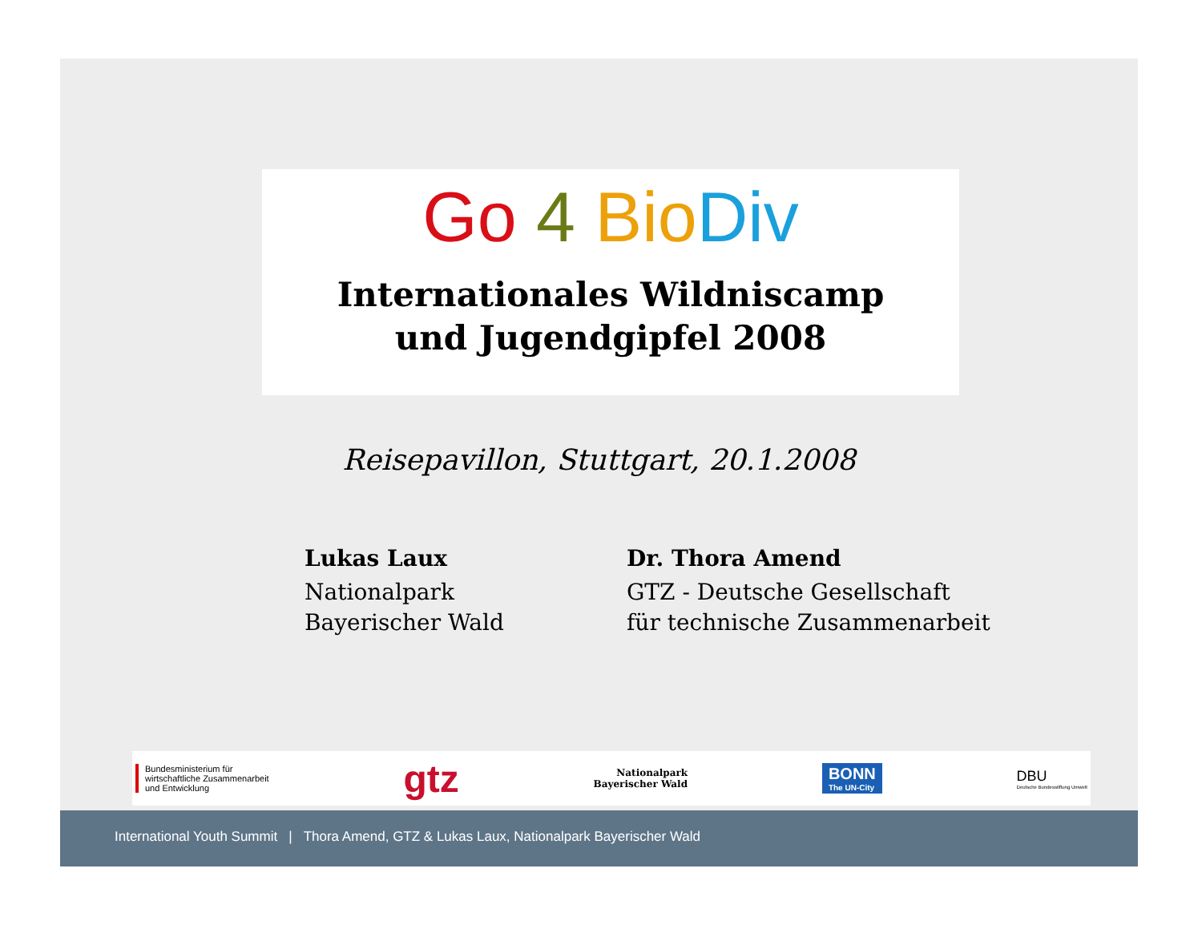Go 4 Bio Div
Internationales Wildniscamp
und Jugendgipfel 2008
Reisepavillon, Stuttgart, 20.1.2008
Lukas Laux
Nationalpark
Bayerischer Wald
Dr. Thora Amend
GTZ - Deutsche Gesellschaft
für technische Zusammenarbeit
Bundesministerium für
wirtschaftliche Zusammenarbeit
und Entwicklung
gtz
Nationalpark
Bayerischer Wald
BONN
The UN-City
DBU
Deutsche Bundesstiftung Umwelt
International Youth Summit | Thora Amend, GTZ & Lukas Laux, Nationalpark Bayerischer Wald